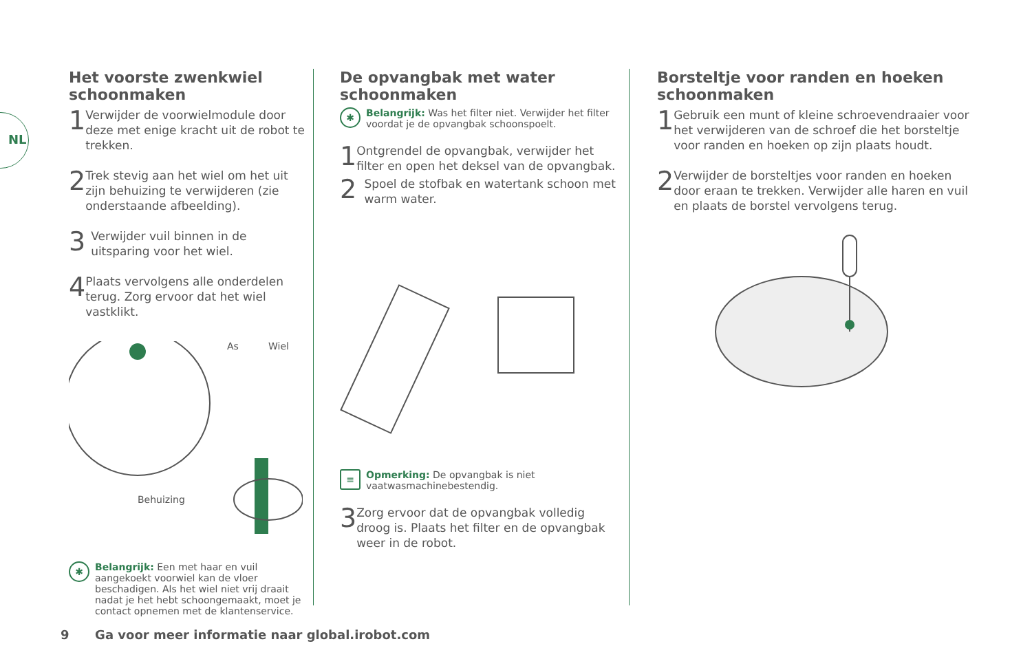NL
Het voorste zwenkwiel schoonmaken
1
Verwijder de voorwielmodule door deze met enige kracht uit de robot te trekken.
2
Trek stevig aan het wiel om het uit zijn behuizing te verwijderen (zie onderstaande afbeelding).
3
Verwijder vuil binnen in de uitsparing voor het wiel.
4
Plaats vervolgens alle onderdelen terug. Zorg ervoor dat het wiel vastklikt.
As
Wiel
Behuizing
✱
Belangrijk: Een met haar en vuil aangekoekt voorwiel kan de vloer beschadigen. Als het wiel niet vrij draait nadat je het hebt schoongemaakt, moet je contact opnemen met de klantenservice.
De opvangbak met water schoonmaken
✱
Belangrijk: Was het filter niet. Verwijder het filter voordat je de opvangbak schoonspoelt.
1
Ontgrendel de opvangbak, verwijder het filter en open het deksel van de opvangbak.
2
Spoel de stofbak en watertank schoon met warm water.
≡
Opmerking: De opvangbak is niet vaatwasmachinebestendig.
3
Zorg ervoor dat de opvangbak volledig droog is. Plaats het filter en de opvangbak weer in de robot.
Borsteltje voor randen en hoeken schoonmaken
1
Gebruik een munt of kleine schroevendraaier voor het verwijderen van de schroef die het borsteltje voor randen en hoeken op zijn plaats houdt.
2
Verwijder de borsteltjes voor randen en hoeken door eraan te trekken. Verwijder alle haren en vuil en plaats de borstel vervolgens terug.
9 Ga voor meer informatie naar global.irobot.com